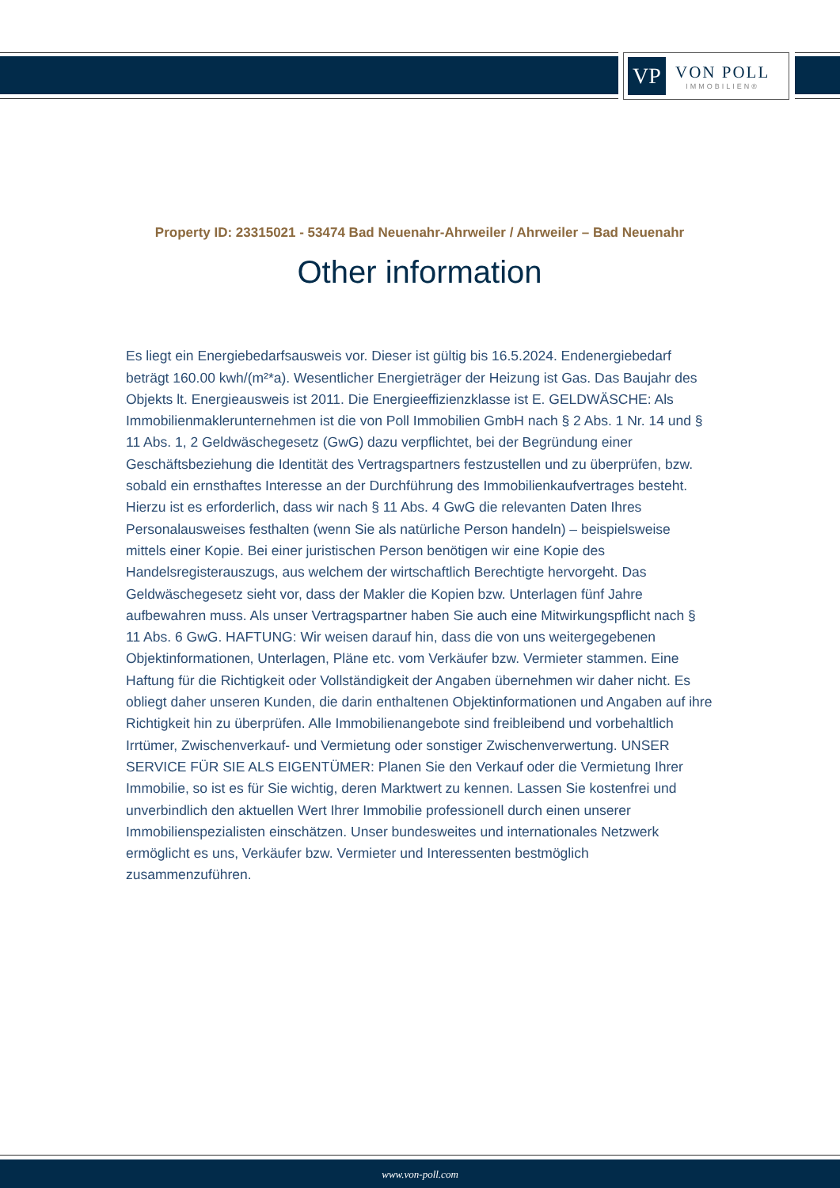VP
VON POLL
IMMOBILIEN®
Property ID: 23315021 - 53474 Bad Neuenahr-Ahrweiler / Ahrweiler – Bad Neuenahr
Other information
Es liegt ein Energiebedarfsausweis vor. Dieser ist gültig bis 16.5.2024. Endenergiebedarf beträgt 160.00 kwh/(m²*a). Wesentlicher Energieträger der Heizung ist Gas. Das Baujahr des Objekts lt. Energieausweis ist 2011. Die Energieeffizienzklasse ist E. GELDWÄSCHE: Als Immobilienmaklerunternehmen ist die von Poll Immobilien GmbH nach § 2 Abs. 1 Nr. 14 und § 11 Abs. 1, 2 Geldwäschegesetz (GwG) dazu verpflichtet, bei der Begründung einer Geschäftsbeziehung die Identität des Vertragspartners festzustellen und zu überprüfen, bzw. sobald ein ernsthaftes Interesse an der Durchführung des Immobilienkaufvertrages besteht. Hierzu ist es erforderlich, dass wir nach § 11 Abs. 4 GwG die relevanten Daten Ihres Personalausweises festhalten (wenn Sie als natürliche Person handeln) – beispielsweise mittels einer Kopie. Bei einer juristischen Person benötigen wir eine Kopie des Handelsregisterauszugs, aus welchem der wirtschaftlich Berechtigte hervorgeht. Das Geldwäschegesetz sieht vor, dass der Makler die Kopien bzw. Unterlagen fünf Jahre aufbewahren muss. Als unser Vertragspartner haben Sie auch eine Mitwirkungspflicht nach § 11 Abs. 6 GwG. HAFTUNG: Wir weisen darauf hin, dass die von uns weitergegebenen Objektinformationen, Unterlagen, Pläne etc. vom Verkäufer bzw. Vermieter stammen. Eine Haftung für die Richtigkeit oder Vollständigkeit der Angaben übernehmen wir daher nicht. Es obliegt daher unseren Kunden, die darin enthaltenen Objektinformationen und Angaben auf ihre Richtigkeit hin zu überprüfen. Alle Immobilienangebote sind freibleibend und vorbehaltlich Irrtümer, Zwischenverkauf- und Vermietung oder sonstiger Zwischenverwertung. UNSER SERVICE FÜR SIE ALS EIGENTÜMER: Planen Sie den Verkauf oder die Vermietung Ihrer Immobilie, so ist es für Sie wichtig, deren Marktwert zu kennen. Lassen Sie kostenfrei und unverbindlich den aktuellen Wert Ihrer Immobilie professionell durch einen unserer Immobilienspezialisten einschätzen. Unser bundesweites und internationales Netzwerk ermöglicht es uns, Verkäufer bzw. Vermieter und Interessenten bestmöglich zusammenzuführen.
www.von-poll.com